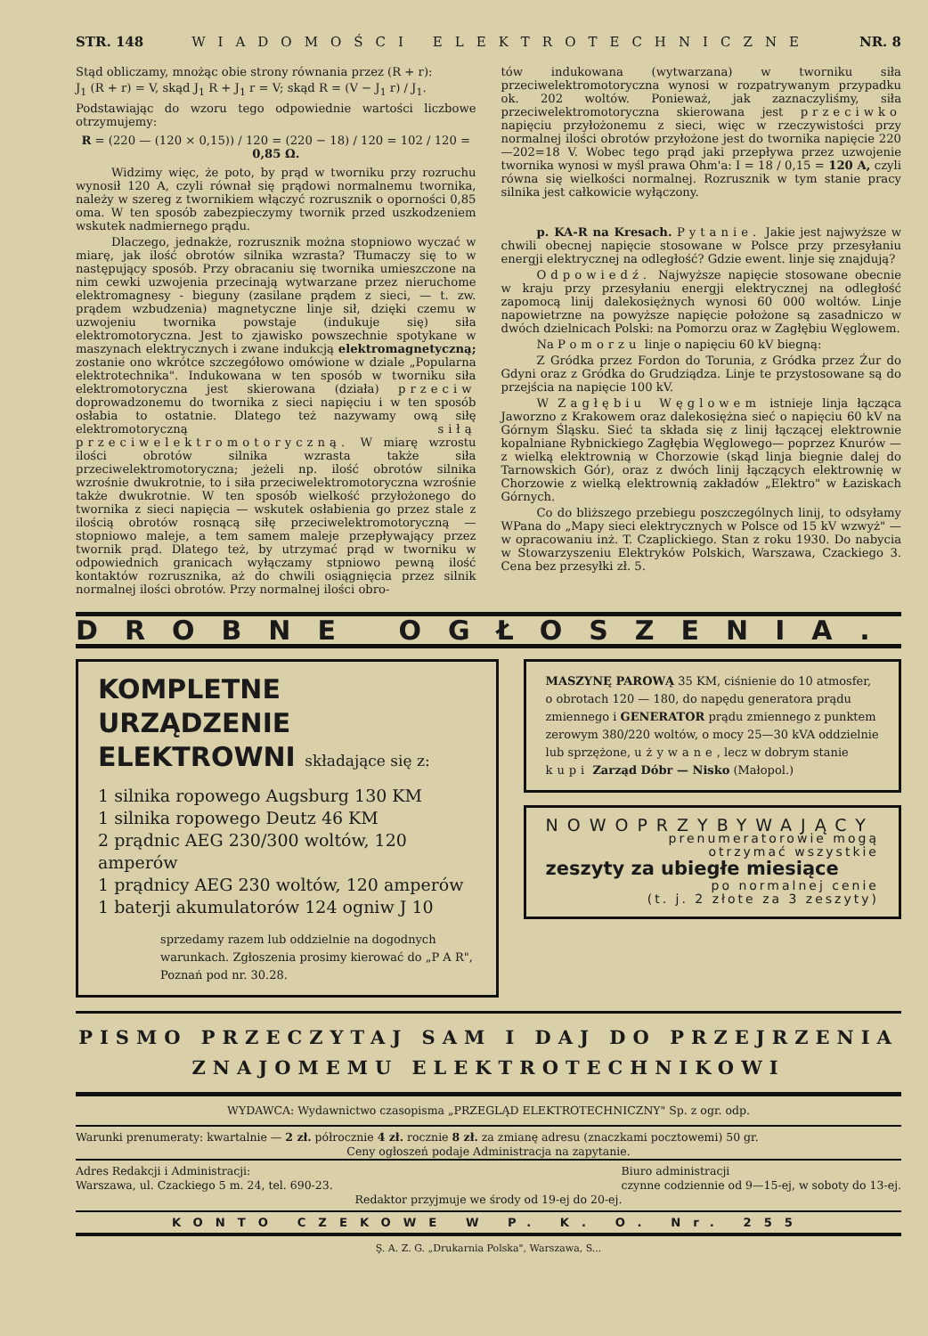STR. 148 WIADOMOŚCI ELEKTROTECHNICZNE NR. 8
Stąd obliczamy, mnożąc obie strony równania przez (R + r):
J<sub>1</sub> (R + r) = V, skąd J<sub>1</sub> R + J<sub>1</sub> r = V; skąd R = (V − J<sub>1</sub> r) / J<sub>1</sub>.
Podstawiając do wzoru tego odpowiednie wartości liczbowe otrzymujemy:
R = (220 — (120 × 0,15)) / 120 = (220 − 18) / 120 = 102 / 120 = 0,85 Ω.
Widzimy więc, że poto, by prąd w tworniku przy rozruchu wynosił 120 A, czyli równał się prądowi normalnemu twornika, należy w szereg z twornikiem włączyć rozrusznik o oporności 0,85 oma. W ten sposób zabezpieczymy twornik przed uszkodzeniem wskutek nadmiernego prądu.
Dlaczego, jednakże, rozrusznik można stopniowo wyczać w miarę, jak ilość obrotów silnika wzrasta? Tłumaczy się to w następujący sposób. Przy obracaniu się twornika umieszczone na nim cewki uzwojenia przecinają wytwarzane przez nieruchome elektromagnesy - bieguny (zasilane prądem z sieci, — t. zw. prądem wzbudzenia) magnetyczne linje sił, dzięki czemu w uzwojeniu twornika powstaje (indukuje się) siła elektromotoryczna. Jest to zjawisko powszechnie spotykane w maszynach elektrycznych i zwane indukcją elektromagnetyczną; zostanie ono wkrótce szczegółowo omówione w dziale „Popularna elektrotechnika". Indukowana w ten sposób w tworniku siła elektromotoryczna jest skierowana (działa) przeciw doprowadzonemu do twornika z sieci napięciu i w ten sposób osłabia to ostatnie. Dlatego też nazywamy ową siłę elektromotoryczną siłą przeciwelektromotoryczną. W miarę wzrostu ilości obrotów silnika wzrasta także siła przeciwelektromotoryczna; jeżeli np. ilość obrotów silnika wzrośnie dwukrotnie, to i siła przeciwelektromotoryczna wzrośnie także dwukrotnie. W ten sposób wielkość przyłożonego do twornika z sieci napięcia — wskutek osłabienia go przez stale z ilością obrotów rosnącą siłę przeciwelektromotoryczną — stopniowo maleje, a tem samem maleje przepływający przez twornik prąd. Dlatego też, by utrzymać prąd w tworniku w odpowiednich granicach wyłączamy stpniowo pewną ilość kontaktów rozrusznika, aż do chwili osiągnięcia przez silnik normalnej ilości obrotów. Przy normalnej ilości obro-
tów indukowana (wytwarzana) w tworniku siła przeciwelektromotoryczna wynosi w rozpatrywanym przypadku ok. 202 woltów. Ponieważ, jak zaznaczyliśmy, siła przeciwelektromotoryczna skierowana jest przeciwko napięciu przyłożonemu z sieci, więc w rzeczywistości przy normalnej ilości obrotów przyłożone jest do twornika napięcie 220—202=18 V. Wobec tego prąd jaki przepływa przez uzwojenie twornika wynosi w myśl prawa Ohm'a: I = 18 / 0,15 = 120 A, czyli równa się wielkości normalnej. Rozrusznik w tym stanie pracy silnika jest całkowicie wyłączony.
p. KA-R na Kresach. Pytanie. Jakie jest najwyższe w chwili obecnej napięcie stosowane w Polsce przy przesyłaniu energji elektrycznej na odległość? Gdzie ewent. linje się znajdują?
Odpowiedź. Najwyższe napięcie stosowane obecnie w kraju przy przesyłaniu energji elektrycznej na odległość zapomocą linij dalekosiężnych wynosi 60 000 woltów. Linje napowietrzne na powyższe napięcie położone są zasadniczo w dwóch dzielnicach Polski: na Pomorzu oraz w Zagłębiu Węglowem.
Na Pomorzu linje o napięciu 60 kV biegną:
Z Gródka przez Fordon do Torunia, z Gródka przez Żur do Gdyni oraz z Gródka do Grudziądza. Linje te przystosowane są do przejścia na napięcie 100 kV.
W Zagłębiu Węglowem istnieje linja łącząca Jaworzno z Krakowem oraz dalekosiężna sieć o napięciu 60 kV na Górnym Śląsku. Sieć ta składa się z linij łączącej elektrownie kopalniane Rybnickiego Zagłębia Węglowego— poprzez Knurów — z wielką elektrownią w Chorzowie (skąd linja biegnie dalej do Tarnowskich Gór), oraz z dwóch linij łączących elektrownię w Chorzowie z wielką elektrownią zakładów „Elektro" w Łaziskach Górnych.
Co do bliższego przebiegu poszczególnych linij, to odsyłamy WPana do „Mapy sieci elektrycznych w Polsce od 15 kV wzwyż" — w opracowaniu inż. T. Czaplickiego. Stan z roku 1930. Do nabycia w Stowarzyszeniu Elektryków Polskich, Warszawa, Czackiego 3. Cena bez przesyłki zł. 5.
DROBNE OGŁOSZENIA.
KOMPLETNE URZĄDZENIE
ELEKTROWNI składające się z:
1 silnika ropowego Augsburg 130 KM
1 silnika ropowego Deutz 46 KM
2 prądnic AEG 230/300 woltów, 120 amperów
1 prądnicy AEG 230 woltów, 120 amperów
1 baterji akumulatorów 124 ogniw J 10
sprzedamy razem lub oddzielnie na dogodnych warunkach. Zgłoszenia prosimy kierować do „P A R", Poznań pod nr. 30.28.
MASZYNĘ PAROWĄ 35 KM, ciśnienie do 10 atmosfer, o obrotach 120 — 180, do napędu generatora prądu zmiennego i GENERATOR prądu zmiennego z punktem zerowym 380/220 woltów, o mocy 25—30 kVA oddzielnie lub sprzężone, używane, lecz w dobrym stanie kupi Zarząd Dóbr — Nisko (Małopol.)
NOWOPRZYBYWAJĄCY
prenumeratorowie mogą
otrzymać wszystkie
zeszyty za ubiegłe miesiące
po normalnej cenie
(t. j. 2 złote za 3 zeszyty)
PISMO PRZECZYTAJ SAM I DAJ DO PRZEJRZENIA
ZNAJOMEMU ELEKTROTECHNIKOWI
WYDAWCA: Wydawnictwo czasopisma „PRZEGLĄD ELEKTROTECHNICZNY" Sp. z ogr. odp.
Warunki prenumeraty: kwartalnie — 2 zł. półrocznie 4 zł. rocznie 8 zł. za zmianę adresu (znaczkami pocztowemi) 50 gr.
Ceny ogłoszeń podaje Administracja na zapytanie.
Adres Redakcji i Administracji:
Warszawa, ul. Czackiego 5 m. 24, tel. 690-23.
Biuro administracji
czynne codziennie od 9—15-ej, w soboty do 13-ej.
Redaktor przyjmuje we środy od 19-ej do 20-ej.
KONTO CZEKOWE W P. K. O. Nr. 255
Ş. A. Z. G. „Drukarnia Polska", Warszawa, S...